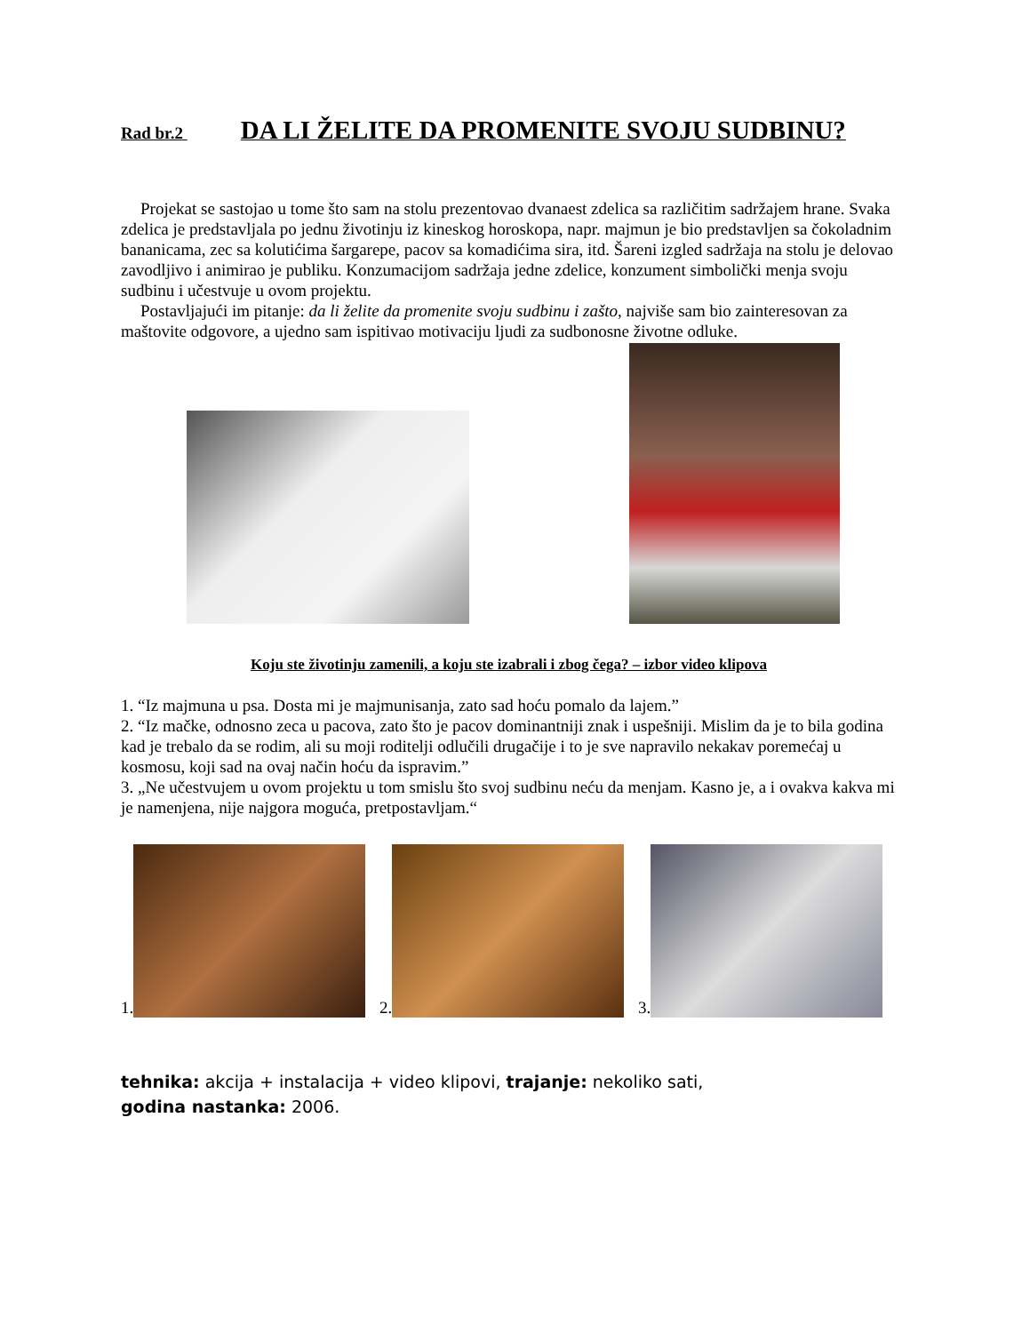Rad br.2 DA LI ŽELITE DA PROMENITE SVOJU SUDBINU?
Projekat se sastojao u tome što sam na stolu prezentovao dvanaest zdelica sa različitim sadržajem hrane. Svaka zdelica je predstavljala po jednu životinju iz kineskog horoskopa, napr. majmun je bio predstavljen sa čokoladnim bananicama, zec sa kolutićima šargarepe, pacov sa komadićima sira, itd. Šareni izgled sadržaja na stolu je delovao zavodljivo i animirao je publiku. Konzumacijom sadržaja jedne zdelice, konzument simbolički menja svoju sudbinu i učestvuje u ovom projektu.
Postavljajući im pitanje: da li želite da promenite svoju sudbinu i zašto, najviše sam bio zainteresovan za maštovite odgovore, a ujedno sam ispitivao motivaciju ljudi za sudbonosne životne odluke.
Koju ste životinju zamenili, a koju ste izabrali i zbog čega? – izbor video klipova
1. “Iz majmuna u psa. Dosta mi je majmunisanja, zato sad hoću pomalo da lajem.”
2. “Iz mačke, odnosno zeca u pacova, zato što je pacov dominantniji znak i uspešniji. Mislim da je to bila godina kad je trebalo da se rodim, ali su moji roditelji odlučili drugačije i to je sve napravilo nekakav poremećaj u kosmosu, koji sad na ovaj način hoću da ispravim.”
3. „Ne učestvujem u ovom projektu u tom smislu što svoj sudbinu neću da menjam. Kasno je, a i ovakva kakva mi je namenjena, nije najgora moguća, pretpostavljam.“
1.
2.
3.
tehnika: akcija + instalacija + video klipovi, trajanje: nekoliko sati,
godina nastanka: 2006.